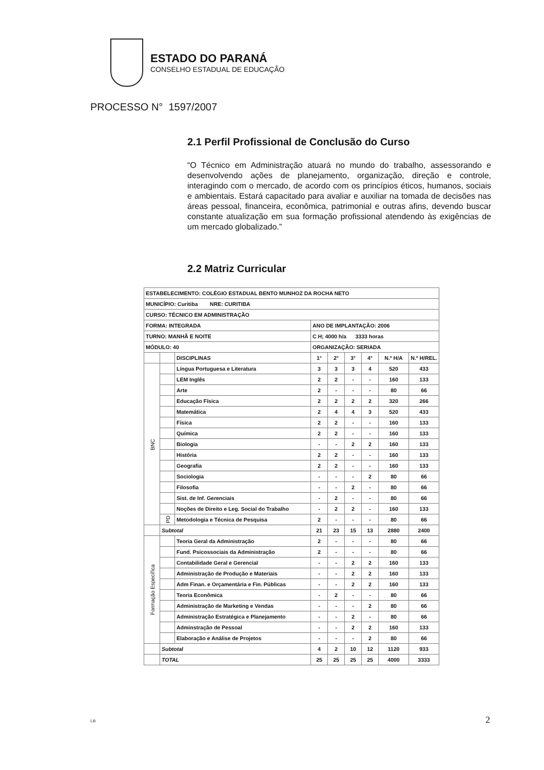ESTADO DO PARANÁ
CONSELHO ESTADUAL DE EDUCAÇÃO
PROCESSO N° 1597/2007
2.1 Perfil Profissional de Conclusão do Curso
“O Técnico em Administração atuará no mundo do trabalho, assessorando e desenvolvendo ações de planejamento, organização, direção e controle, interagindo com o mercado, de acordo com os princípios éticos, humanos, sociais e ambientais. Estará capacitado para avaliar e auxiliar na tomada de decisões nas áreas pessoal, financeira, econômica, patrimonial e outras afins, devendo buscar constante atualização em sua formação profissional atendendo às exigências de um mercado globalizado.”
2.2 Matriz Curricular
| ESTABELECIMENTO: COLÉGIO ESTADUAL BENTO MUNHOZ DA ROCHA NETO | | | | | | | | |
| MUNICÍPIO: Curitiba NRE: CURITIBA | | | | | | | | |
| CURSO: TÉCNICO EM ADMINISTRAÇÃO | | | | | | | | |
| FORMA: INTEGRADA | | | ANO DE IMPLANTAÇÃO: 2006 | | | | | |
| TURNO: MANHÃ E NOITE | | | C H; 4000 h/a 3333 horas | | | | | |
| MÓDULO: 40 | | | ORGANIZAÇÃO: SERIADA | | | | | |
| | | DISCIPLINAS | 1° | 2° | 3° | 4° | N.º H/A | N.º H/REL. |
| BNC | | Língua Portuguesa e Literatura | 3 | 3 | 3 | 4 | 520 | 433 |
| | | LEM Inglês | 2 | 2 | - | - | 160 | 133 |
| | | Arte | 2 | - | - | - | 80 | 66 |
| | | Educação Física | 2 | 2 | 2 | 2 | 320 | 266 |
| | | Matemática | 2 | 4 | 4 | 3 | 520 | 433 |
| | | Física | 2 | 2 | - | - | 160 | 133 |
| | | Química | 2 | 2 | - | - | 160 | 133 |
| | | Biologia | - | - | 2 | 2 | 160 | 133 |
| | | História | 2 | 2 | - | - | 160 | 133 |
| | | Geografia | 2 | 2 | - | - | 160 | 133 |
| | | Sociologia | - | - | - | 2 | 80 | 66 |
| | | Filosofia | - | - | 2 | - | 80 | 66 |
| | | Sist. de Inf. Gerenciais | - | 2 | - | - | 80 | 66 |
| | | Noções de Direito e Leg. Social do Trabalho | - | 2 | 2 | - | 160 | 133 |
| | PD | Metodologia e Técnica de Pesquisa | 2 | - | - | - | 80 | 66 |
| | Subtotal | | 21 | 23 | 15 | 13 | 2880 | 2400 |
| Formação Específica | | Teoria Geral da Administração | 2 | - | - | - | 80 | 66 |
| | | Fund. Psicossociais da Administração | 2 | - | - | - | 80 | 66 |
| | | Contabilidade Geral e Gerencial | - | - | 2 | 2 | 160 | 133 |
| | | Administração de Produção e Materiais | - | - | 2 | 2 | 160 | 133 |
| | | Adm Finan. e Orçamentária e Fin. Públicas | - | - | 2 | 2 | 160 | 133 |
| | | Teoria Econômica | - | 2 | - | - | 80 | 66 |
| | | Administração de Marketing e Vendas | - | - | - | 2 | 80 | 66 |
| | | Administração Estratégica e Planejamento | - | - | 2 | - | 80 | 66 |
| | | Adminstração de Pessoal | - | - | 2 | 2 | 160 | 133 |
| | | Elaboração e Análise de Projetos | - | - | - | 2 | 80 | 66 |
| | Subtotal | | 4 | 2 | 10 | 12 | 1120 | 933 |
| | TOTAL | | 25 | 25 | 25 | 25 | 4000 | 3333 |
LB 2